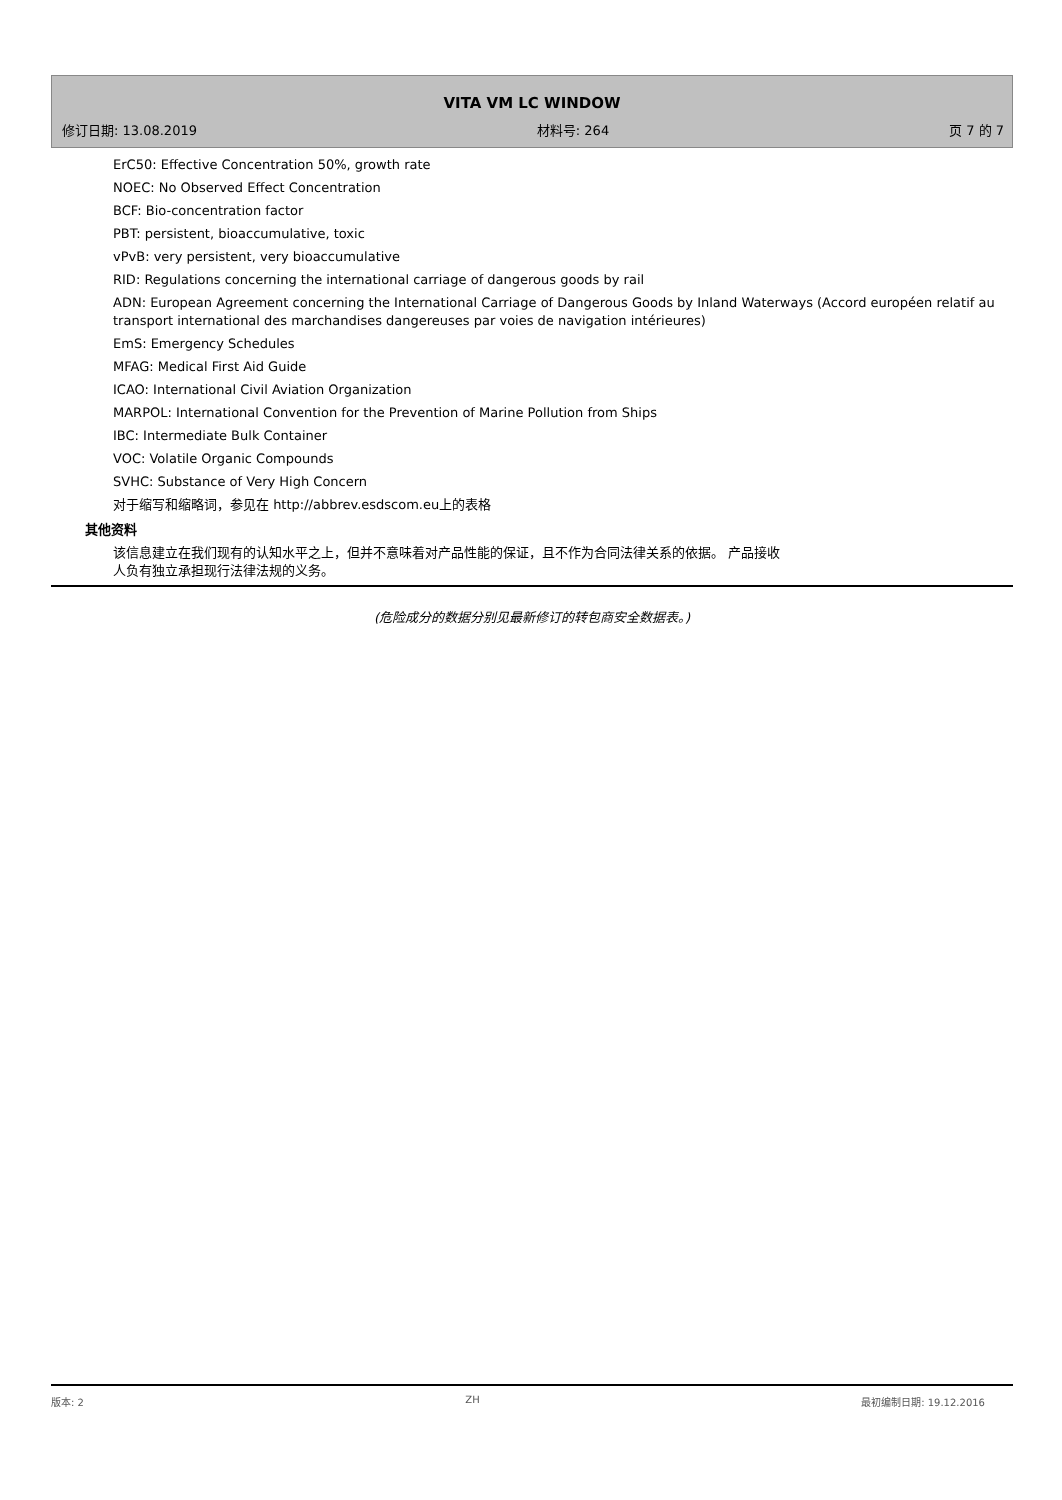VITA VM LC WINDOW
修订日期: 13.08.2019 材料号: 264 页 7 的 7
ErC50: Effective Concentration 50%, growth rate
NOEC: No Observed Effect Concentration
BCF: Bio-concentration factor
PBT: persistent, bioaccumulative, toxic
vPvB: very persistent, very bioaccumulative
RID: Regulations concerning the international carriage of dangerous goods by rail
ADN: European Agreement concerning the International Carriage of Dangerous Goods by Inland Waterways (Accord européen relatif au transport international des marchandises dangereuses par voies de navigation intérieures)
EmS: Emergency Schedules
MFAG: Medical First Aid Guide
ICAO: International Civil Aviation Organization
MARPOL: International Convention for the Prevention of Marine Pollution from Ships
IBC: Intermediate Bulk Container
VOC: Volatile Organic Compounds
SVHC: Substance of Very High Concern
对于缩写和缩略词，参见在 http://abbrev.esdscom.eu上的表格
其他资料
该信息建立在我们现有的认知水平之上，但并不意味着对产品性能的保证，且不作为合同法律关系的依据。 产品接收人负有独立承担现行法律法规的义务。
(危险成分的数据分别见最新修订的转包商安全数据表。)
版本: 2 ZH 最初编制日期: 19.12.2016